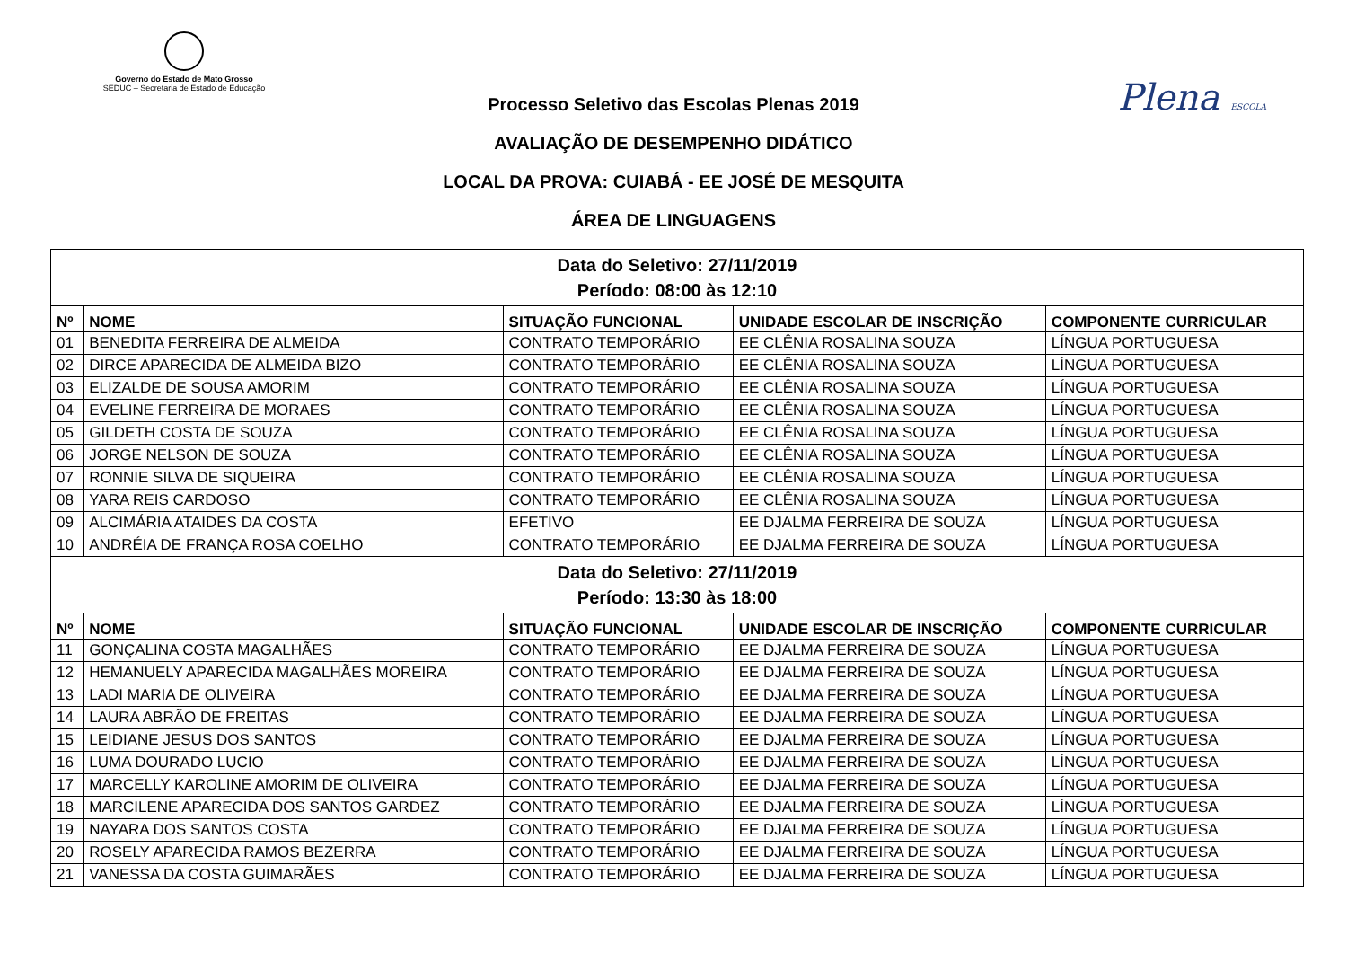Governo do Estado de Mato Grosso
SEDUC – Secretaria de Estado de Educação
Plena ESCOLA
Processo Seletivo das Escolas Plenas 2019
AVALIAÇÃO DE DESEMPENHO DIDÁTICO
LOCAL DA PROVA: CUIABÁ - EE JOSÉ DE MESQUITA
ÁREA DE LINGUAGENS
| Data do Seletivo: 27/11/2019 Período: 08:00 às 12:10 | | | | |
| Nº | NOME | SITUAÇÃO FUNCIONAL | UNIDADE ESCOLAR DE INSCRIÇÃO | COMPONENTE CURRICULAR |
| 01 | BENEDITA FERREIRA DE ALMEIDA | CONTRATO TEMPORÁRIO | EE CLÊNIA ROSALINA SOUZA | LÍNGUA PORTUGUESA |
| 02 | DIRCE APARECIDA DE ALMEIDA BIZO | CONTRATO TEMPORÁRIO | EE CLÊNIA ROSALINA SOUZA | LÍNGUA PORTUGUESA |
| 03 | ELIZALDE DE SOUSA AMORIM | CONTRATO TEMPORÁRIO | EE CLÊNIA ROSALINA SOUZA | LÍNGUA PORTUGUESA |
| 04 | EVELINE FERREIRA DE MORAES | CONTRATO TEMPORÁRIO | EE CLÊNIA ROSALINA SOUZA | LÍNGUA PORTUGUESA |
| 05 | GILDETH COSTA DE SOUZA | CONTRATO TEMPORÁRIO | EE CLÊNIA ROSALINA SOUZA | LÍNGUA PORTUGUESA |
| 06 | JORGE NELSON DE SOUZA | CONTRATO TEMPORÁRIO | EE CLÊNIA ROSALINA SOUZA | LÍNGUA PORTUGUESA |
| 07 | RONNIE SILVA DE SIQUEIRA | CONTRATO TEMPORÁRIO | EE CLÊNIA ROSALINA SOUZA | LÍNGUA PORTUGUESA |
| 08 | YARA REIS CARDOSO | CONTRATO TEMPORÁRIO | EE CLÊNIA ROSALINA SOUZA | LÍNGUA PORTUGUESA |
| 09 | ALCIMÁRIA ATAIDES DA COSTA | EFETIVO | EE DJALMA FERREIRA DE SOUZA | LÍNGUA PORTUGUESA |
| 10 | ANDRÉIA DE FRANÇA ROSA COELHO | CONTRATO TEMPORÁRIO | EE DJALMA FERREIRA DE SOUZA | LÍNGUA PORTUGUESA |
| Data do Seletivo: 27/11/2019 Período: 13:30 às 18:00 | | | | |
| Nº | NOME | SITUAÇÃO FUNCIONAL | UNIDADE ESCOLAR DE INSCRIÇÃO | COMPONENTE CURRICULAR |
| 11 | GONÇALINA COSTA MAGALHÃES | CONTRATO TEMPORÁRIO | EE DJALMA FERREIRA DE SOUZA | LÍNGUA PORTUGUESA |
| 12 | HEMANUELY APARECIDA MAGALHÃES MOREIRA | CONTRATO TEMPORÁRIO | EE DJALMA FERREIRA DE SOUZA | LÍNGUA PORTUGUESA |
| 13 | LADI MARIA DE OLIVEIRA | CONTRATO TEMPORÁRIO | EE DJALMA FERREIRA DE SOUZA | LÍNGUA PORTUGUESA |
| 14 | LAURA ABRÃO DE FREITAS | CONTRATO TEMPORÁRIO | EE DJALMA FERREIRA DE SOUZA | LÍNGUA PORTUGUESA |
| 15 | LEIDIANE JESUS DOS SANTOS | CONTRATO TEMPORÁRIO | EE DJALMA FERREIRA DE SOUZA | LÍNGUA PORTUGUESA |
| 16 | LUMA DOURADO LUCIO | CONTRATO TEMPORÁRIO | EE DJALMA FERREIRA DE SOUZA | LÍNGUA PORTUGUESA |
| 17 | MARCELLY KAROLINE AMORIM DE OLIVEIRA | CONTRATO TEMPORÁRIO | EE DJALMA FERREIRA DE SOUZA | LÍNGUA PORTUGUESA |
| 18 | MARCILENE APARECIDA DOS SANTOS GARDEZ | CONTRATO TEMPORÁRIO | EE DJALMA FERREIRA DE SOUZA | LÍNGUA PORTUGUESA |
| 19 | NAYARA DOS SANTOS COSTA | CONTRATO TEMPORÁRIO | EE DJALMA FERREIRA DE SOUZA | LÍNGUA PORTUGUESA |
| 20 | ROSELY APARECIDA RAMOS BEZERRA | CONTRATO TEMPORÁRIO | EE DJALMA FERREIRA DE SOUZA | LÍNGUA PORTUGUESA |
| 21 | VANESSA DA COSTA GUIMARÃES | CONTRATO TEMPORÁRIO | EE DJALMA FERREIRA DE SOUZA | LÍNGUA PORTUGUESA |